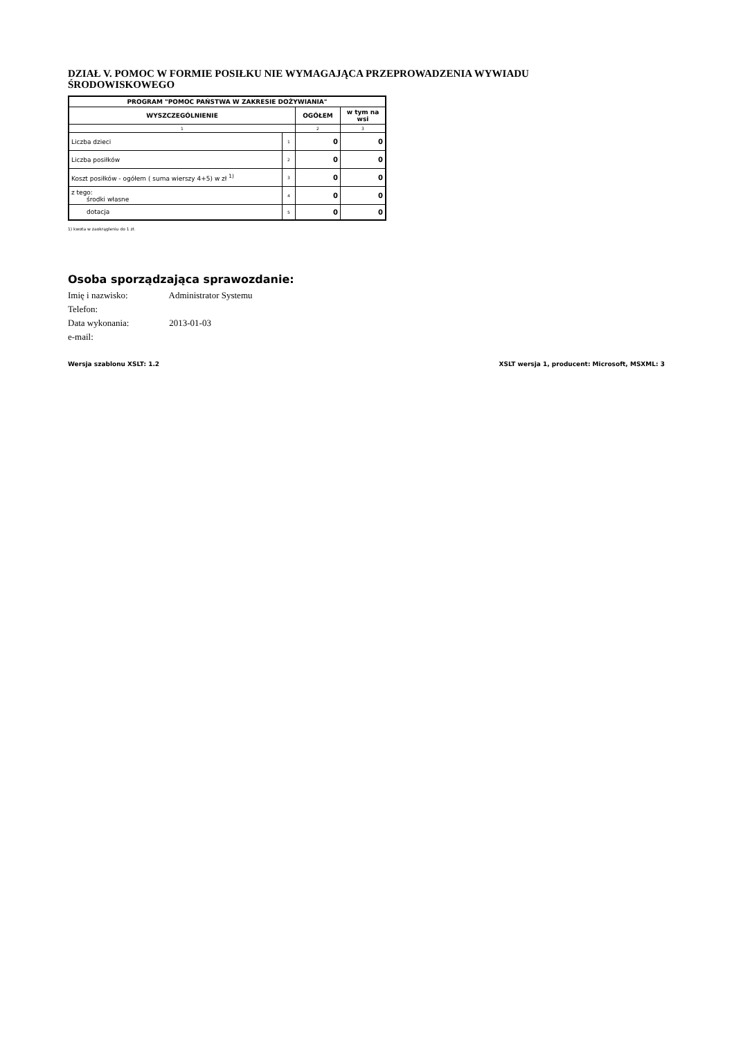DZIAŁ V. POMOC W FORMIE POSIŁKU NIE WYMAGAJĄCA PRZEPROWADZENIA WYWIADU ŚRODOWISKOWEGO
| PROGRAM "POMOC PAŃSTWA W ZAKRESIE DOŻYWIANIA" | | | |
| --- | --- | --- | --- |
| WYSZCZEGÓLNIENIE | | OGÓŁEM | w tym na wsi |
| 1 | | 2 | 3 |
| Liczba dzieci | 1 | 0 | 0 |
| Liczba posiłków | 2 | 0 | 0 |
| Koszt posiłków - ogółem ( suma wierszy 4+5) w zł <sup>1)</sup> | 3 | 0 | 0 |
| z tego: środki własne | 4 | 0 | 0 |
| dotacja | 5 | 0 | 0 |
1) kwota w zaokrągleniu do 1 zł.
Osoba sporządzająca sprawozdanie:
Imię i nazwisko: Administrator Systemu
Telefon:
Data wykonania: 2013-01-03
e-mail:
Wersja szablonu XSLT: 1.2 XSLT wersja 1, producent: Microsoft, MSXML: 3